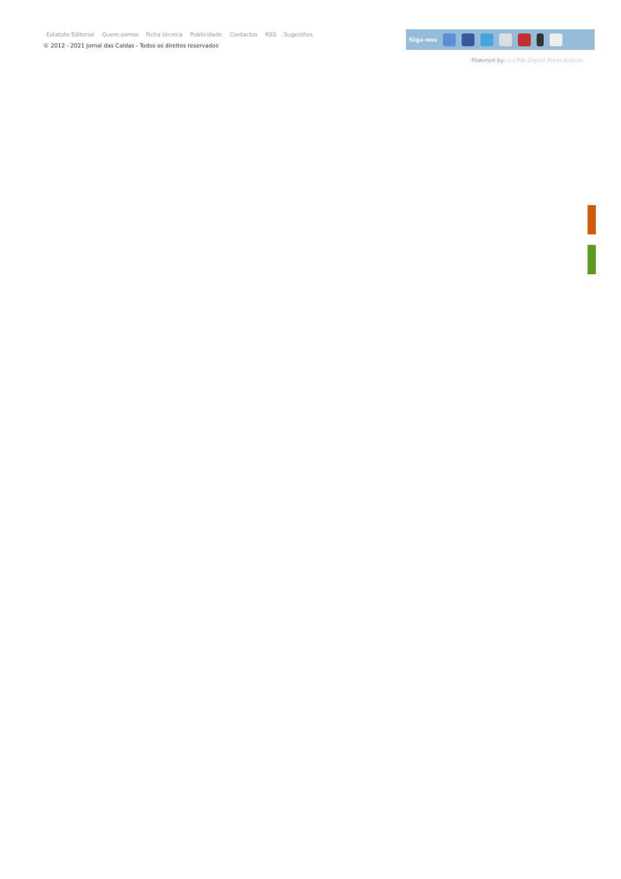Estatuto Editorial Quem somos Ficha técnica Publicidade Contactos RSS Sugestões
© 2012 - 2021 Jornal das Caldas - Todos os direitos reservados
Siga-nos
Powered by: U-LINK Digital Press Edition